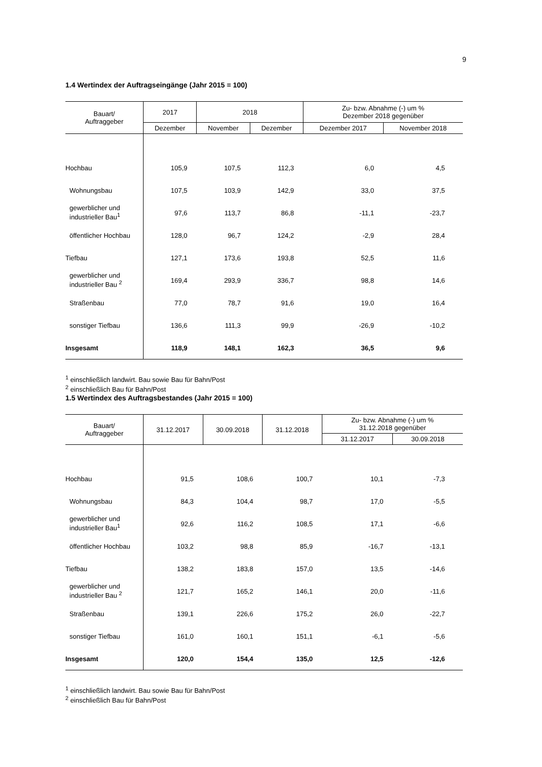9
1.4 Wertindex der Auftragseingänge (Jahr 2015 = 100)
| Bauart/ Auftraggeber | 2017 | 2018 | | Zu- bzw. Abnahme (-) um % Dezember 2018 gegenüber | |
| --- | --- | --- | --- | --- | --- |
| | Dezember | November | Dezember | Dezember 2017 | November 2018 |
| Hochbau | 105,9 | 107,5 | 112,3 | 6,0 | 4,5 |
| Wohnungsbau | 107,5 | 103,9 | 142,9 | 33,0 | 37,5 |
| gewerblicher und industrieller Bau<sup>1</sup> | 97,6 | 113,7 | 86,8 | -11,1 | -23,7 |
| öffentlicher Hochbau | 128,0 | 96,7 | 124,2 | -2,9 | 28,4 |
| Tiefbau | 127,1 | 173,6 | 193,8 | 52,5 | 11,6 |
| gewerblicher und industrieller Bau <sup>2</sup> | 169,4 | 293,9 | 336,7 | 98,8 | 14,6 |
| Straßenbau | 77,0 | 78,7 | 91,6 | 19,0 | 16,4 |
| sonstiger Tiefbau | 136,6 | 111,3 | 99,9 | -26,9 | -10,2 |
| Insgesamt | 118,9 | 148,1 | 162,3 | 36,5 | 9,6 |
<sup>1</sup> einschließlich landwirt. Bau sowie Bau für Bahn/Post
<sup>2</sup> einschließlich Bau für Bahn/Post
1.5 Wertindex des Auftragsbestandes (Jahr 2015 = 100)
| Bauart/ Auftraggeber | 31.12.2017 | 30.09.2018 | 31.12.2018 | Zu- bzw. Abnahme (-) um % 31.12.2018 gegenüber | |
| --- | --- | --- | --- | --- | --- |
| | | | | 31.12.2017 | 30.09.2018 |
| Hochbau | 91,5 | 108,6 | 100,7 | 10,1 | -7,3 |
| Wohnungsbau | 84,3 | 104,4 | 98,7 | 17,0 | -5,5 |
| gewerblicher und industrieller Bau<sup>1</sup> | 92,6 | 116,2 | 108,5 | 17,1 | -6,6 |
| öffentlicher Hochbau | 103,2 | 98,8 | 85,9 | -16,7 | -13,1 |
| Tiefbau | 138,2 | 183,8 | 157,0 | 13,5 | -14,6 |
| gewerblicher und industrieller Bau <sup>2</sup> | 121,7 | 165,2 | 146,1 | 20,0 | -11,6 |
| Straßenbau | 139,1 | 226,6 | 175,2 | 26,0 | -22,7 |
| sonstiger Tiefbau | 161,0 | 160,1 | 151,1 | -6,1 | -5,6 |
| Insgesamt | 120,0 | 154,4 | 135,0 | 12,5 | -12,6 |
<sup>1</sup> einschließlich landwirt. Bau sowie Bau für Bahn/Post
<sup>2</sup> einschließlich Bau für Bahn/Post